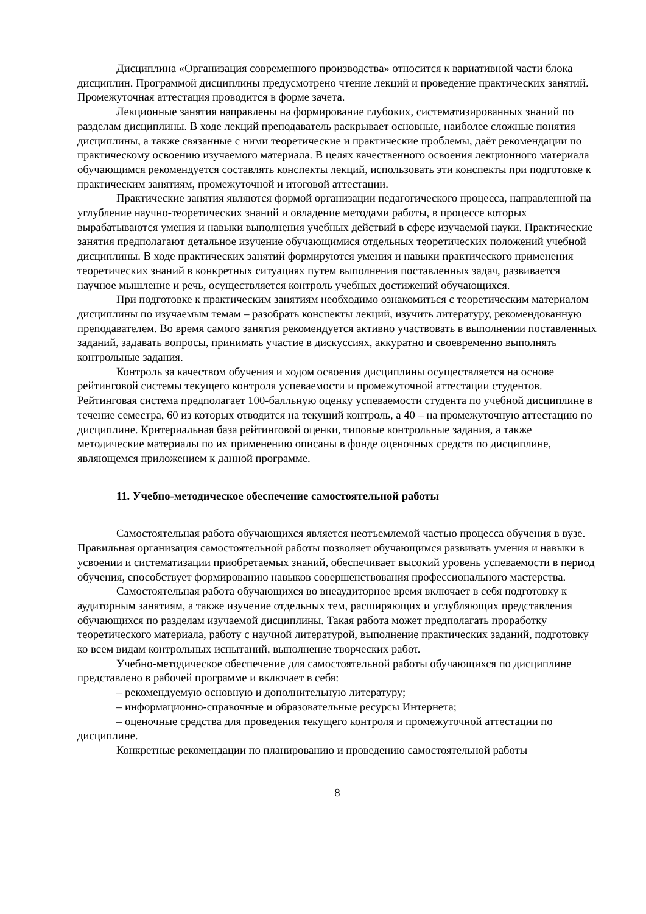Дисциплина «Организация современного производства» относится к вариативной части блока дисциплин. Программой дисциплины предусмотрено чтение лекций и проведение практических занятий. Промежуточная аттестация проводится в форме зачета.
Лекционные занятия направлены на формирование глубоких, систематизированных знаний по разделам дисциплины. В ходе лекций преподаватель раскрывает основные, наиболее сложные понятия дисциплины, а также связанные с ними теоретические и практические проблемы, даёт рекомендации по практическому освоению изучаемого материала. В целях качественного освоения лекционного материала обучающимся рекомендуется составлять конспекты лекций, использовать эти конспекты при подготовке к практическим занятиям, промежуточной и итоговой аттестации.
Практические занятия являются формой организации педагогического процесса, направленной на углубление научно-теоретических знаний и овладение методами работы, в процессе которых вырабатываются умения и навыки выполнения учебных действий в сфере изучаемой науки. Практические занятия предполагают детальное изучение обучающимися отдельных теоретических положений учебной дисциплины. В ходе практических занятий формируются умения и навыки практического применения теоретических знаний в конкретных ситуациях путем выполнения поставленных задач, развивается научное мышление и речь, осуществляется контроль учебных достижений обучающихся.
При подготовке к практическим занятиям необходимо ознакомиться с теоретическим материалом дисциплины по изучаемым темам – разобрать конспекты лекций, изучить литературу, рекомендованную преподавателем. Во время самого занятия рекомендуется активно участвовать в выполнении поставленных заданий, задавать вопросы, принимать участие в дискуссиях, аккуратно и своевременно выполнять контрольные задания.
Контроль за качеством обучения и ходом освоения дисциплины осуществляется на основе рейтинговой системы текущего контроля успеваемости и промежуточной аттестации студентов. Рейтинговая система предполагает 100-балльную оценку успеваемости студента по учебной дисциплине в течение семестра, 60 из которых отводится на текущий контроль, а 40 – на промежуточную аттестацию по дисциплине. Критериальная база рейтинговой оценки, типовые контрольные задания, а также методические материалы по их применению описаны в фонде оценочных средств по дисциплине, являющемся приложением к данной программе.
11. Учебно-методическое обеспечение самостоятельной работы
Самостоятельная работа обучающихся является неотъемлемой частью процесса обучения в вузе. Правильная организация самостоятельной работы позволяет обучающимся развивать умения и навыки в усвоении и систематизации приобретаемых знаний, обеспечивает высокий уровень успеваемости в период обучения, способствует формированию навыков совершенствования профессионального мастерства.
Самостоятельная работа обучающихся во внеаудиторное время включает в себя подготовку к аудиторным занятиям, а также изучение отдельных тем, расширяющих и углубляющих представления обучающихся по разделам изучаемой дисциплины. Такая работа может предполагать проработку теоретического материала, работу с научной литературой, выполнение практических заданий, подготовку ко всем видам контрольных испытаний, выполнение творческих работ.
Учебно-методическое обеспечение для самостоятельной работы обучающихся по дисциплине представлено в рабочей программе и включает в себя:
– рекомендуемую основную и дополнительную литературу;
– информационно-справочные и образовательные ресурсы Интернета;
– оценочные средства для проведения текущего контроля и промежуточной аттестации по дисциплине.
Конкретные рекомендации по планированию и проведению самостоятельной работы
8